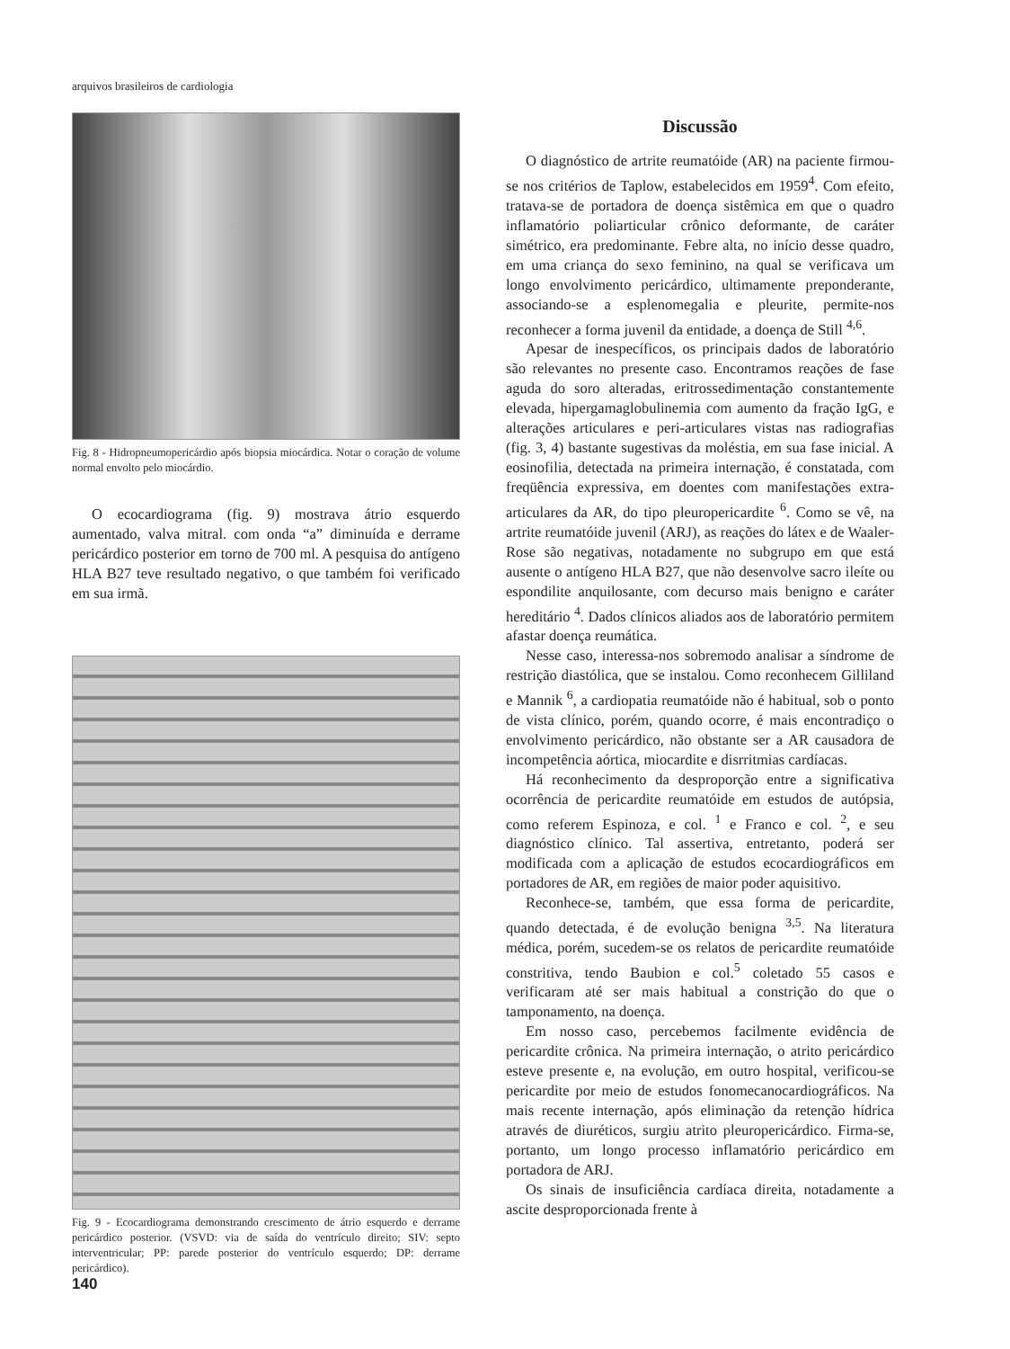arquivos brasileiros de cardiologia
Fig. 8 - Hidropneumopericárdio após biopsia miocárdica. Notar o coração de volume normal envolto pelo miocárdio.
O ecocardiograma (fig. 9) mostrava átrio esquerdo aumentado, valva mitral. com onda “a” diminuída e derrame pericárdico posterior em torno de 700 ml. A pesquisa do antígeno HLA B27 teve resultado negativo, o que também foi verificado em sua irmã.
Fig. 9 - Ecocardiograma demonstrando crescimento de átrio esquerdo e derrame pericárdico posterior. (VSVD: via de saída do ventrículo direito; SIV: septo interventricular; PP: parede posterior do ventrículo esquerdo; DP: derrame pericárdico).
Discussão
O diagnóstico de artrite reumatóide (AR) na paciente firmou-se nos critérios de Taplow, estabelecidos em 1959<sup>4</sup>. Com efeito, tratava-se de portadora de doença sistêmica em que o quadro inflamatório poliarticular crônico deformante, de caráter simétrico, era predominante. Febre alta, no início desse quadro, em uma criança do sexo feminino, na qual se verificava um longo envolvimento pericárdico, ultimamente preponderante, associando-se a esplenomegalia e pleurite, permite-nos reconhecer a forma juvenil da entidade, a doença de Still <sup>4,6</sup>.
Apesar de inespecíficos, os principais dados de laboratório são relevantes no presente caso. Encontramos reações de fase aguda do soro alteradas, eritrossedimentação constantemente elevada, hipergamaglobulinemia com aumento da fração IgG, e alterações articulares e peri-articulares vistas nas radiografias (fig. 3, 4) bastante sugestivas da moléstia, em sua fase inicial. A eosinofilia, detectada na primeira internação, é constatada, com freqüência expressiva, em doentes com manifestações extra-articulares da AR, do tipo pleuropericardite <sup>6</sup>. Como se vê, na artrite reumatóide juvenil (ARJ), as reações do látex e de Waaler-Rose são negativas, notadamente no subgrupo em que está ausente o antígeno HLA B27, que não desenvolve sacro ileíte ou espondilite anquilosante, com decurso mais benigno e caráter hereditário <sup>4</sup>. Dados clínicos aliados aos de laboratório permitem afastar doença reumática.
Nesse caso, interessa-nos sobremodo analisar a síndrome de restrição diastólica, que se instalou. Como reconhecem Gilliland e Mannik <sup>6</sup>, a cardiopatia reumatóide não é habitual, sob o ponto de vista clínico, porém, quando ocorre, é mais encontradiço o envolvimento pericárdico, não obstante ser a AR causadora de incompetência aórtica, miocardite e disrritmias cardíacas.
Há reconhecimento da desproporção entre a significativa ocorrência de pericardite reumatóide em estudos de autópsia, como referem Espinoza, e col. <sup>1</sup> e Franco e col. <sup>2</sup>, e seu diagnóstico clínico. Tal assertiva, entretanto, poderá ser modificada com a aplicação de estudos ecocardiográficos em portadores de AR, em regiões de maior poder aquisitivo.
Reconhece-se, também, que essa forma de pericardite, quando detectada, é de evolução benigna <sup>3,5</sup>. Na literatura médica, porém, sucedem-se os relatos de pericardite reumatóide constritiva, tendo Baubion e col.<sup>5</sup> coletado 55 casos e verificaram até ser mais habitual a constrição do que o tamponamento, na doença.
Em nosso caso, percebemos facilmente evidência de pericardite crônica. Na primeira internação, o atrito pericárdico esteve presente e, na evolução, em outro hospital, verificou-se pericardite por meio de estudos fonomecanocardiográficos. Na mais recente internação, após eliminação da retenção hídrica através de diuréticos, surgiu atrito pleuropericárdico. Firma-se, portanto, um longo processo inflamatório pericárdico em portadora de ARJ.
Os sinais de insuficiência cardíaca direita, notadamente a ascite desproporcionada frente à
140